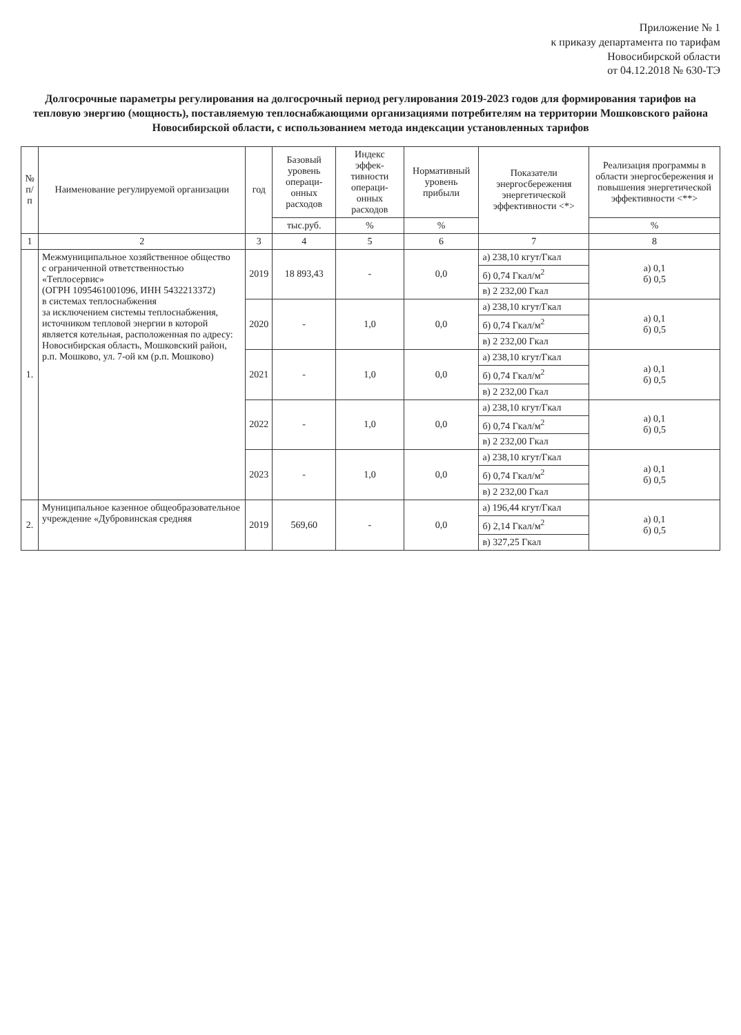Приложение № 1
к приказу департамента по тарифам
Новосибирской области
от 04.12.2018 № 630-ТЭ
Долгосрочные параметры регулирования на долгосрочный период регулирования 2019-2023 годов для формирования тарифов на тепловую энергию (мощность), поставляемую теплоснабжающими организациями потребителям на территории Мошковского района Новосибирской области, с использованием метода индексации установленных тарифов
| № п/п | Наименование регулируемой организации | год | Базовый уровень операци-онных расходов | Индекс эффек-тивности операци-онных расходов | Нормативный уровень прибыли | Показатели энергосбережения энергетической эффективности <*> | Реализация программы в области энергосбережения и повышения энергетической эффективности <**> |
| --- | --- | --- | --- | --- | --- | --- | --- |
| | | | тыс.руб. | % | % | | % |
| 1 | 2 | 3 | 4 | 5 | 6 | 7 | 8 |
| 1. | Межмуниципальное хозяйственное общество с ограниченной ответственностью «Теплосервис» (ОГРН 1095461001096, ИНН 5432213372) в системах теплоснабжения за исключением системы теплоснабжения, источником тепловой энергии в которой является котельная, расположенная по адресу: Новосибирская область, Мошковский район, р.п. Мошково, ул. 7-ой км (р.п. Мошково) | 2019 | 18 893,43 | - | 0,0 | а) 238,10 кгут/Гкал | а) 0,1 б) 0,5 |
| | | | | | | б) 0,74 Гкал/м<sup>2</sup> | |
| | | | | | | в) 2 232,00 Гкал | |
| | | 2020 | - | 1,0 | 0,0 | а) 238,10 кгут/Гкал | а) 0,1 б) 0,5 |
| | | | | | | б) 0,74 Гкал/м<sup>2</sup> | |
| | | | | | | в) 2 232,00 Гкал | |
| | | 2021 | - | 1,0 | 0,0 | а) 238,10 кгут/Гкал | а) 0,1 б) 0,5 |
| | | | | | | б) 0,74 Гкал/м<sup>2</sup> | |
| | | | | | | в) 2 232,00 Гкал | |
| | | 2022 | - | 1,0 | 0,0 | а) 238,10 кгут/Гкал | а) 0,1 б) 0,5 |
| | | | | | | б) 0,74 Гкал/м<sup>2</sup> | |
| | | | | | | в) 2 232,00 Гкал | |
| | | 2023 | - | 1,0 | 0,0 | а) 238,10 кгут/Гкал | а) 0,1 б) 0,5 |
| | | | | | | б) 0,74 Гкал/м<sup>2</sup> | |
| | | | | | | в) 2 232,00 Гкал | |
| 2. | Муниципальное казенное общеобразовательное учреждение «Дубровинская средняя | 2019 | 569,60 | - | 0,0 | а) 196,44 кгут/Гкал | а) 0,1 б) 0,5 |
| | | | | | | б) 2,14 Гкал/м<sup>2</sup> | |
| | | | | | | в) 327,25 Гкал | |